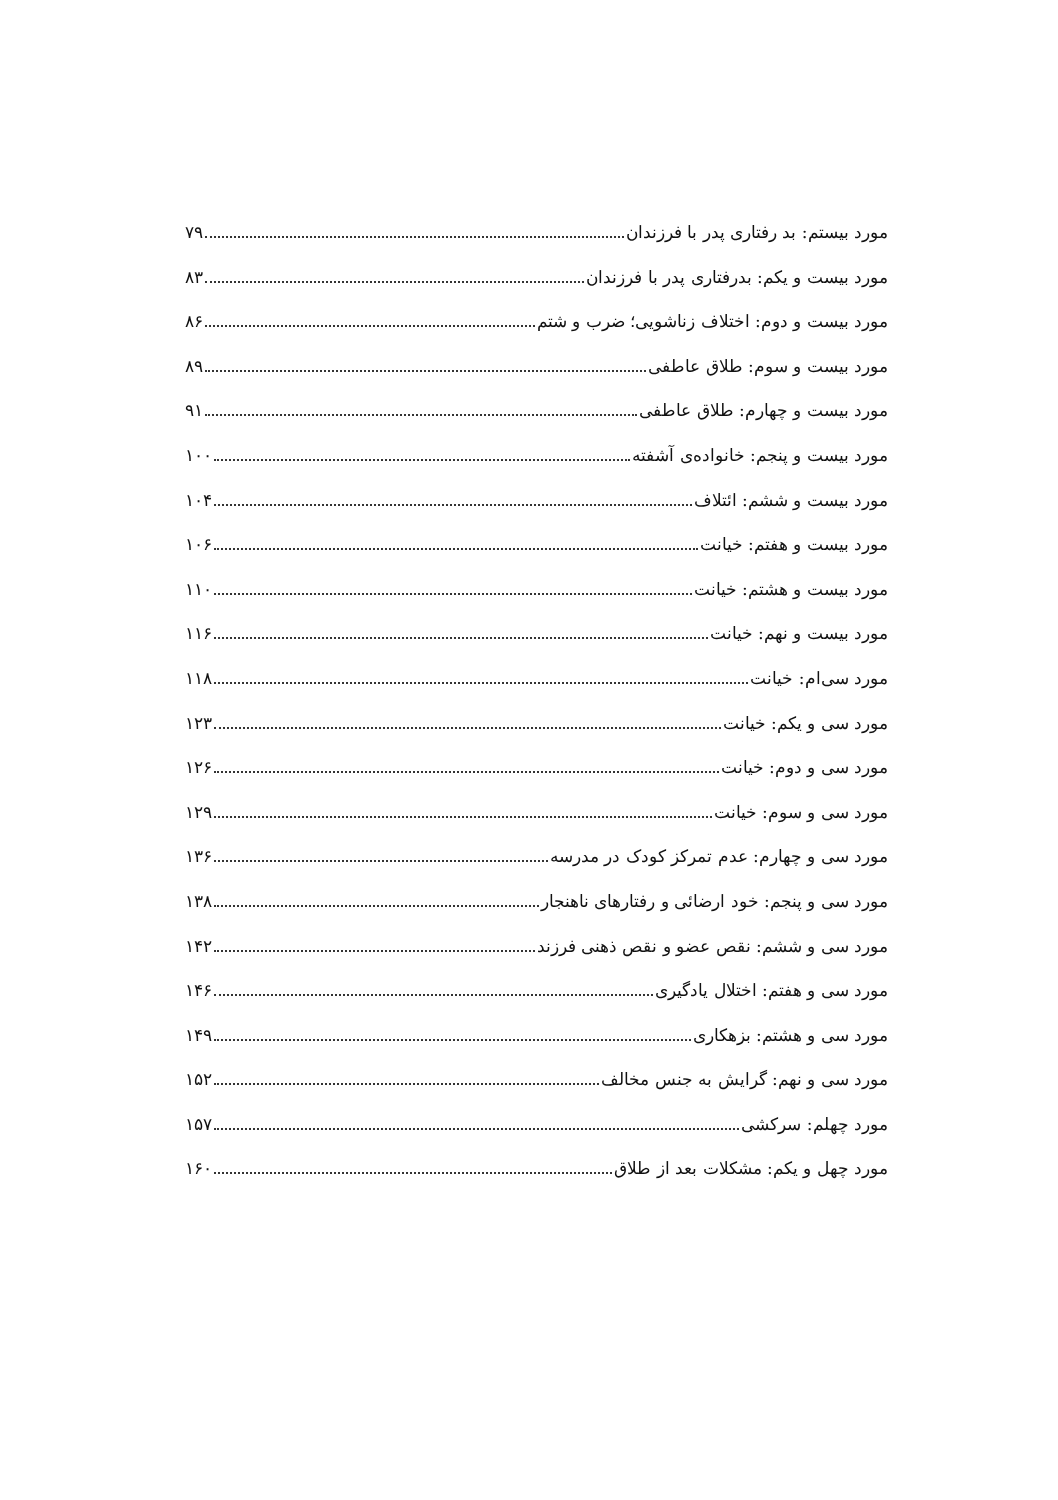مورد بیستم: بد رفتاری پدر با فرزندان ۷۹
مورد بیست و یکم: بدرفتاری پدر با فرزندان ۸۳
مورد بیست و دوم: اختلاف زناشویی؛ ضرب و شتم ۸۶
مورد بیست و سوم: طلاق عاطفی ۸۹
مورد بیست و چهارم: طلاق عاطفی ۹۱
مورد بیست و پنجم: خانواده‌ی آشفته ۱۰۰
مورد بیست و ششم: ائتلاف ۱۰۴
مورد بیست و هفتم: خیانت ۱۰۶
مورد بیست و هشتم: خیانت ۱۱۰
مورد بیست و نهم: خیانت ۱۱۶
مورد سی‌ام: خیانت ۱۱۸
مورد سی و یکم: خیانت ۱۲۳
مورد سی و دوم: خیانت ۱۲۶
مورد سی و سوم: خیانت ۱۲۹
مورد سی و چهارم: عدم تمرکز کودک در مدرسه ۱۳۶
مورد سی و پنجم: خود ارضائی و رفتارهای ناهنجار ۱۳۸
مورد سی و ششم: نقص عضو و نقص ذهنی فرزند ۱۴۲
مورد سی و هفتم: اختلال یادگیری ۱۴۶
مورد سی و هشتم: بزهکاری ۱۴۹
مورد سی و نهم: گرایش به جنس مخالف ۱۵۲
مورد چهلم: سرکشی ۱۵۷
مورد چهل و یکم: مشکلات بعد از طلاق ۱۶۰